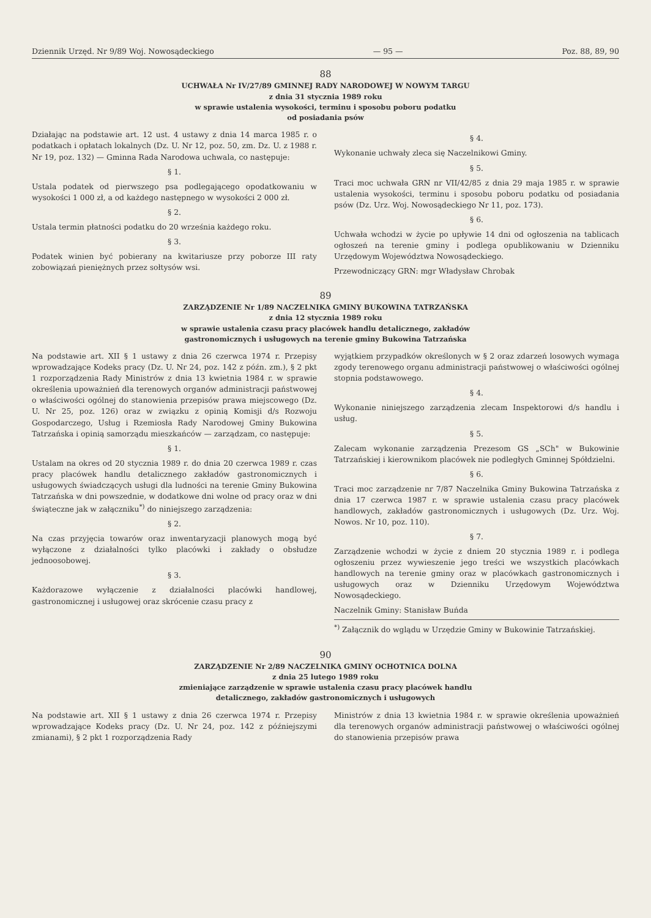Dziennik Urzęd. Nr 9/89 Woj. Nowosądeckiego — 95 — Poz. 88, 89, 90
88
UCHWAŁA Nr IV/27/89 GMINNEJ RADY NARODOWEJ W NOWYM TARGU
z dnia 31 stycznia 1989 roku
w sprawie ustalenia wysokości, terminu i sposobu poboru podatku
od posiadania psów
Działając na podstawie art. 12 ust. 4 ustawy z dnia 14 marca 1985 r. o podatkach i opłatach lokalnych (Dz. U. Nr 12, poz. 50, zm. Dz. U. z 1988 r. Nr 19, poz. 132) — Gminna Rada Narodowa uchwala, co następuje:
§ 1.
Ustala podatek od pierwszego psa podlegającego opodatkowaniu w wysokości 1 000 zł, a od każdego następnego w wysokości 2 000 zł.
§ 2.
Ustala termin płatności podatku do 20 września każdego roku.
§ 3.
Podatek winien być pobierany na kwitariusze przy poborze III raty zobowiązań pieniężnych przez sołtysów wsi.
§ 4.
Wykonanie uchwały zleca się Naczelnikowi Gminy.
§ 5.
Traci moc uchwała GRN nr VII/42/85 z dnia 29 maja 1985 r. w sprawie ustalenia wysokości, terminu i sposobu poboru podatku od posiadania psów (Dz. Urz. Woj. Nowosądeckiego Nr 11, poz. 173).
§ 6.
Uchwała wchodzi w życie po upływie 14 dni od ogłoszenia na tablicach ogłoszeń na terenie gminy i podlega opublikowaniu w Dzienniku Urzędowym Województwa Nowosądeckiego.
Przewodniczący GRN: mgr Władysław Chrobak
89
ZARZĄDZENIE Nr 1/89 NACZELNIKA GMINY BUKOWINA TATRZAŃSKA
z dnia 12 stycznia 1989 roku
w sprawie ustalenia czasu pracy placówek handlu detalicznego, zakładów
gastronomicznych i usługowych na terenie gminy Bukowina Tatrzańska
Na podstawie art. XII § 1 ustawy z dnia 26 czerwca 1974 r. Przepisy wprowadzające Kodeks pracy (Dz. U. Nr 24, poz. 142 z późn. zm.), § 2 pkt 1 rozporządzenia Rady Ministrów z dnia 13 kwietnia 1984 r. w sprawie określenia upoważnień dla terenowych organów administracji państwowej o właściwości ogólnej do stanowienia przepisów prawa miejscowego (Dz. U. Nr 25, poz. 126) oraz w związku z opinią Komisji d/s Rozwoju Gospodarczego, Usług i Rzemiosła Rady Narodowej Gminy Bukowina Tatrzańska i opinią samorządu mieszkańców — zarządzam, co następuje:
§ 1.
Ustalam na okres od 20 stycznia 1989 r. do dnia 20 czerwca 1989 r. czas pracy placówek handlu detalicznego zakładów gastronomicznych i usługowych świadczących usługi dla ludności na terenie Gminy Bukowina Tatrzańska w dni powszednie, w dodatkowe dni wolne od pracy oraz w dni świąteczne jak w załączniku<sup>*)</sup> do niniejszego zarządzenia:
§ 2.
Na czas przyjęcia towarów oraz inwentaryzacji planowych mogą być wyłączone z działalności tylko placówki i zakłady o obsłudze jednoosobowej.
§ 3.
Każdorazowe wyłączenie z działalności placówki handlowej, gastronomicznej i usługowej oraz skrócenie czasu pracy z
wyjątkiem przypadków określonych w § 2 oraz zdarzeń losowych wymaga zgody terenowego organu administracji państwowej o właściwości ogólnej stopnia podstawowego.
§ 4.
Wykonanie niniejszego zarządzenia zlecam Inspektorowi d/s handlu i usług.
§ 5.
Zalecam wykonanie zarządzenia Prezesom GS „SCh" w Bukowinie Tatrzańskiej i kierownikom placówek nie podległych Gminnej Spółdzielni.
§ 6.
Traci moc zarządzenie nr 7/87 Naczelnika Gminy Bukowina Tatrzańska z dnia 17 czerwca 1987 r. w sprawie ustalenia czasu pracy placówek handlowych, zakładów gastronomicznych i usługowych (Dz. Urz. Woj. Nowos. Nr 10, poz. 110).
§ 7.
Zarządzenie wchodzi w życie z dniem 20 stycznia 1989 r. i podlega ogłoszeniu przez wywieszenie jego treści we wszystkich placówkach handlowych na terenie gminy oraz w placówkach gastronomicznych i usługowych oraz w Dzienniku Urzędowym Województwa Nowosądeckiego.
Naczelnik Gminy: Stanisław Buńda
<sup>*)</sup> Załącznik do wglądu w Urzędzie Gminy w Bukowinie Tatrzańskiej.
90
ZARZĄDZENIE Nr 2/89 NACZELNIKA GMINY OCHOTNICA DOLNA
z dnia 25 lutego 1989 roku
zmieniające zarządzenie w sprawie ustalenia czasu pracy placówek handlu
detalicznego, zakładów gastronomicznych i usługowych
Na podstawie art. XII § 1 ustawy z dnia 26 czerwca 1974 r. Przepisy wprowadzające Kodeks pracy (Dz. U. Nr 24, poz. 142 z późniejszymi zmianami), § 2 pkt 1 rozporządzenia Rady
Ministrów z dnia 13 kwietnia 1984 r. w sprawie określenia upoważnień dla terenowych organów administracji państwowej o właściwości ogólnej do stanowienia przepisów prawa